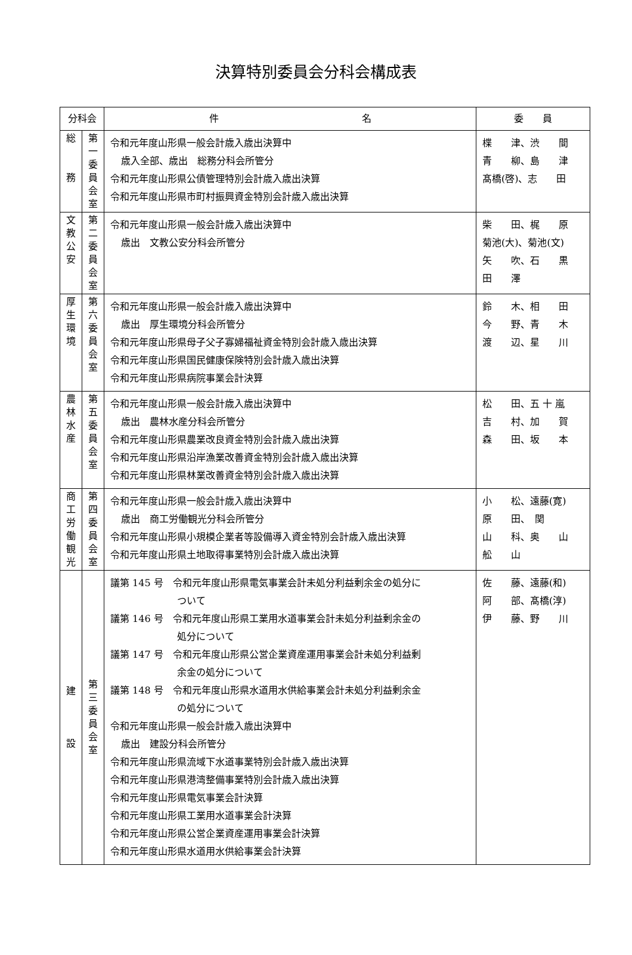決算特別委員会分科会構成表
| 分科会 | | 件 名 | 委 員 |
| --- | --- | --- | --- |
| 総 務 | 第 一 委 員 会 室 | 令和元年度山形県一般会計歳入歳出決算中 歳入全部、歳出 総務分科会所管分 令和元年度山形県公債管理特別会計歳入歳出決算 令和元年度山形県市町村振興資金特別会計歳入歳出決算 | 楪 津、渋 間 青 柳、島 津 髙橋(啓)、志 田 |
| 文 教 公 安 | 第 二 委 員 会 室 | 令和元年度山形県一般会計歳入歳出決算中 歳出 文教公安分科会所管分 | 柴 田、梶 原 菊池(大)、菊池(文) 矢 吹、石 黒 田 澤 |
| 厚 生 環 境 | 第 六 委 員 会 室 | 令和元年度山形県一般会計歳入歳出決算中 歳出 厚生環境分科会所管分 令和元年度山形県母子父子寡婦福祉資金特別会計歳入歳出決算 令和元年度山形県国民健康保険特別会計歳入歳出決算 令和元年度山形県病院事業会計決算 | 鈴 木、相 田 今 野、青 木 渡 辺、星 川 |
| 農 林 水 産 | 第 五 委 員 会 室 | 令和元年度山形県一般会計歳入歳出決算中 歳出 農林水産分科会所管分 令和元年度山形県農業改良資金特別会計歳入歳出決算 令和元年度山形県沿岸漁業改善資金特別会計歳入歳出決算 令和元年度山形県林業改善資金特別会計歳入歳出決算 | 松 田、五 十 嵐 吉 村、加 賀 森 田、坂 本 |
| 商 工 労 働 観 光 | 第 四 委 員 会 室 | 令和元年度山形県一般会計歳入歳出決算中 歳出 商工労働観光分科会所管分 令和元年度山形県小規模企業者等設備導入資金特別会計歳入歳出決算 令和元年度山形県土地取得事業特別会計歳入歳出決算 | 小 松、遠藤(寛) 原 田、 関 山 科、奥 山 舩 山 |
| 建 設 | 第 三 委 員 会 室 | 議第 145 号 令和元年度山形県電気事業会計未処分利益剰余金の処分に ついて 議第 146 号 令和元年度山形県工業用水道事業会計未処分利益剰余金の 処分について 議第 147 号 令和元年度山形県公営企業資産運用事業会計未処分利益剰 余金の処分について 議第 148 号 令和元年度山形県水道用水供給事業会計未処分利益剰余金 の処分について 令和元年度山形県一般会計歳入歳出決算中 歳出 建設分科会所管分 令和元年度山形県流域下水道事業特別会計歳入歳出決算 令和元年度山形県港湾整備事業特別会計歳入歳出決算 令和元年度山形県電気事業会計決算 令和元年度山形県工業用水道事業会計決算 令和元年度山形県公営企業資産運用事業会計決算 令和元年度山形県水道用水供給事業会計決算 | 佐 藤、遠藤(和) 阿 部、髙橋(淳) 伊 藤、野 川 |